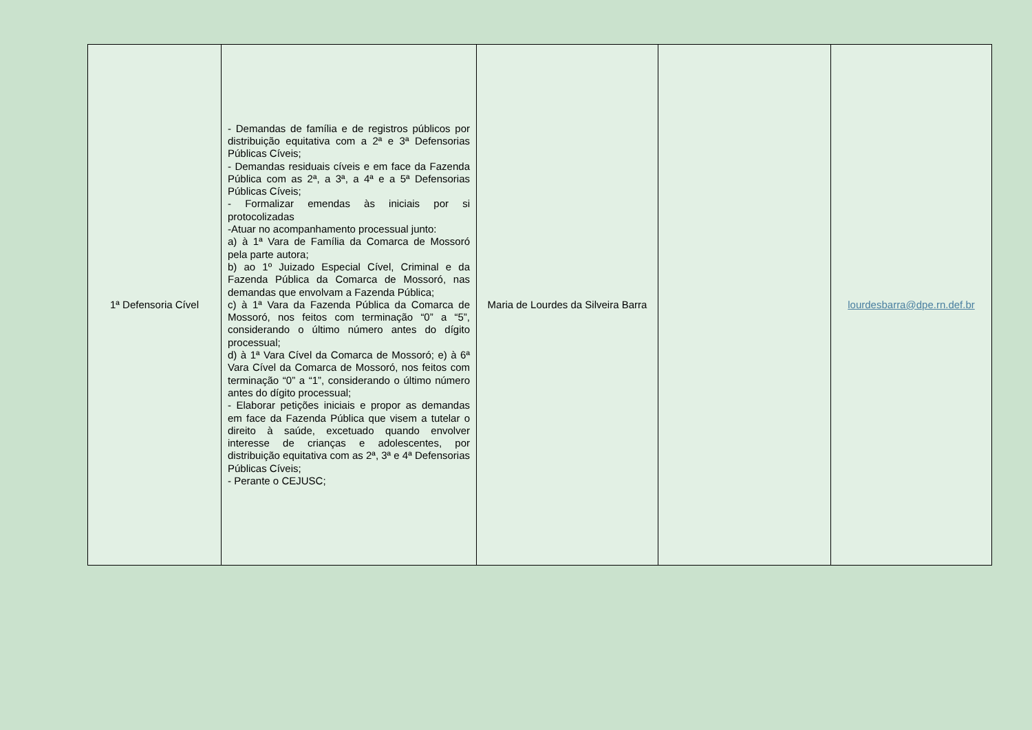| 1ª Defensoria Cível | - Demandas de família e de registros públicos por distribuição equitativa com a 2ª e 3ª Defensorias Públicas Cíveis; - Demandas residuais cíveis e em face da Fazenda Pública com as 2ª, a 3ª, a 4ª e a 5ª Defensorias Públicas Cíveis; - Formalizar emendas às iniciais por si protocolizadas -Atuar no acompanhamento processual junto: a) à 1ª Vara de Família da Comarca de Mossoró pela parte autora; b) ao 1º Juizado Especial Cível, Criminal e da Fazenda Pública da Comarca de Mossoró, nas demandas que envolvam a Fazenda Pública; c) à 1ª Vara da Fazenda Pública da Comarca de Mossoró, nos feitos com terminação “0” a “5”, considerando o último número antes do dígito processual; d) à 1ª Vara Cível da Comarca de Mossoró; e) à 6ª Vara Cível da Comarca de Mossoró, nos feitos com terminação “0” a “1”, considerando o último número antes do dígito processual; - Elaborar petições iniciais e propor as demandas em face da Fazenda Pública que visem a tutelar o direito à saúde, excetuado quando envolver interesse de crianças e adolescentes, por distribuição equitativa com as 2ª, 3ª e 4ª Defensorias Públicas Cíveis; - Perante o CEJUSC; | Maria de Lourdes da Silveira Barra | | lourdesbarra@dpe.rn.def.br |